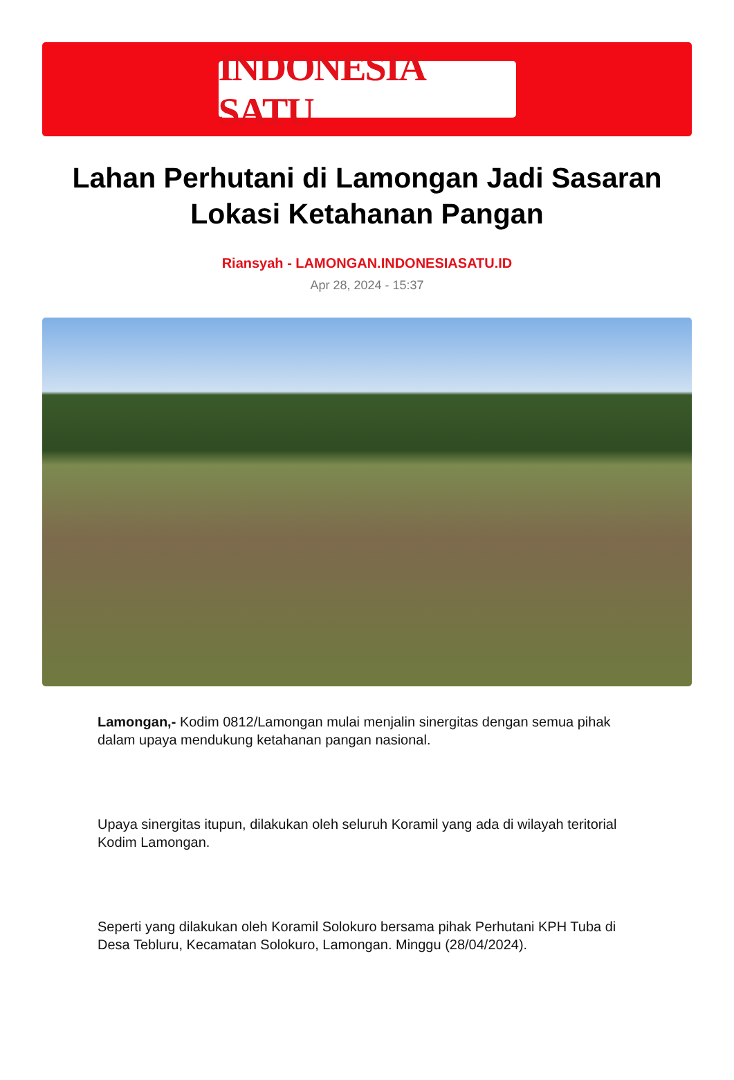INDONESIA SATU
Lahan Perhutani di Lamongan Jadi Sasaran Lokasi Ketahanan Pangan
Riansyah - LAMONGAN.INDONESIASATU.ID
Apr 28, 2024 - 15:37
Lamongan,- Kodim 0812/Lamongan mulai menjalin sinergitas dengan semua pihak dalam upaya mendukung ketahanan pangan nasional.
Upaya sinergitas itupun, dilakukan oleh seluruh Koramil yang ada di wilayah teritorial Kodim Lamongan.
Seperti yang dilakukan oleh Koramil Solokuro bersama pihak Perhutani KPH Tuba di Desa Tebluru, Kecamatan Solokuro, Lamongan. Minggu (28/04/2024).